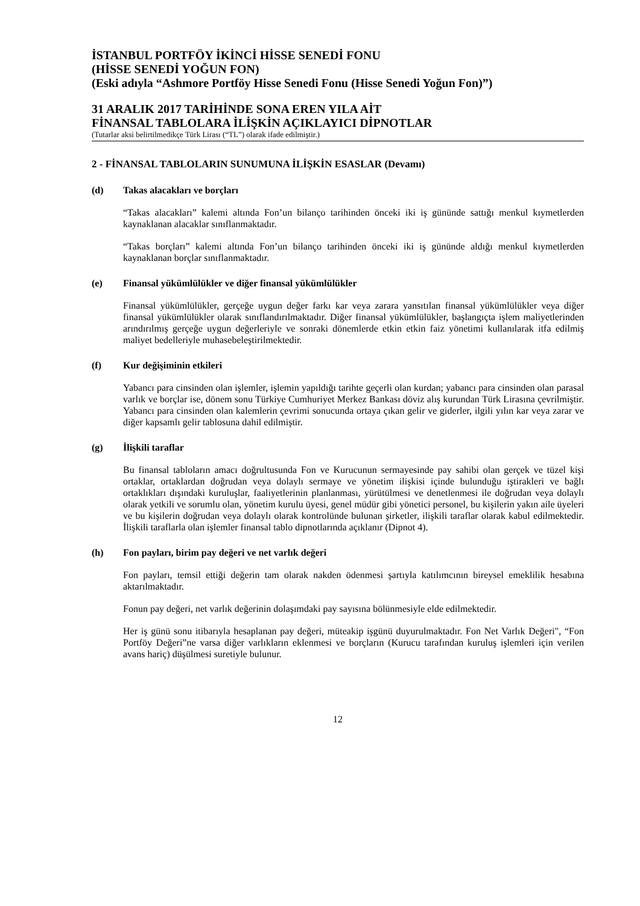İSTANBUL PORTFÖY İKİNCİ HİSSE SENEDİ FONU
(HİSSE SENEDİ YOĞUN FON)
(Eski adıyla “Ashmore Portföy Hisse Senedi Fonu (Hisse Senedi Yoğun Fon)”)
31 ARALIK 2017 TARİHİNDE SONA EREN YILA AİT
FİNANSAL TABLOLARA İLİŞKİN AÇIKLAYICI DİPNOTLAR
(Tutarlar aksi belirtilmedikçe Türk Lirası (“TL”) olarak ifade edilmiştir.)
2 - FİNANSAL TABLOLARIN SUNUMUNA İLİŞKİN ESASLAR (Devamı)
(d) Takas alacakları ve borçları
“Takas alacakları” kalemi altında Fon’un bilanço tarihinden önceki iki iş gününde sattığı menkul kıymetlerden kaynaklanan alacaklar sınıflanmaktadır.
“Takas borçları” kalemi altında Fon’un bilanço tarihinden önceki iki iş gününde aldığı menkul kıymetlerden kaynaklanan borçlar sınıflanmaktadır.
(e) Finansal yükümlülükler ve diğer finansal yükümlülükler
Finansal yükümlülükler, gerçeğe uygun değer farkı kar veya zarara yansıtılan finansal yükümlülükler veya diğer finansal yükümlülükler olarak sınıflandırılmaktadır. Diğer finansal yükümlülükler, başlangıçta işlem maliyetlerinden arındırılmış gerçeğe uygun değerleriyle ve sonraki dönemlerde etkin etkin faiz yönetimi kullanılarak itfa edilmiş maliyet bedelleriyle muhasebeleştirilmektedir.
(f) Kur değişiminin etkileri
Yabancı para cinsinden olan işlemler, işlemin yapıldığı tarihte geçerli olan kurdan; yabancı para cinsinden olan parasal varlık ve borçlar ise, dönem sonu Türkiye Cumhuriyet Merkez Bankası döviz alış kurundan Türk Lirasına çevrilmiştir. Yabancı para cinsinden olan kalemlerin çevrimi sonucunda ortaya çıkan gelir ve giderler, ilgili yılın kar veya zarar ve diğer kapsamlı gelir tablosuna dahil edilmiştir.
(g) İlişkili taraflar
Bu finansal tabloların amacı doğrultusunda Fon ve Kurucunun sermayesinde pay sahibi olan gerçek ve tüzel kişi ortaklar, ortaklardan doğrudan veya dolaylı sermaye ve yönetim ilişkisi içinde bulunduğu iştirakleri ve bağlı ortaklıkları dışındaki kuruluşlar, faaliyetlerinin planlanması, yürütülmesi ve denetlenmesi ile doğrudan veya dolaylı olarak yetkili ve sorumlu olan, yönetim kurulu üyesi, genel müdür gibi yönetici personel, bu kişilerin yakın aile üyeleri ve bu kişilerin doğrudan veya dolaylı olarak kontrolünde bulunan şirketler, ilişkili taraflar olarak kabul edilmektedir. İlişkili taraflarla olan işlemler finansal tablo dipnotlarında açıklanır (Dipnot 4).
(h) Fon payları, birim pay değeri ve net varlık değeri
Fon payları, temsil ettiği değerin tam olarak nakden ödenmesi şartıyla katılımcının bireysel emeklilik hesabına aktarılmaktadır.
Fonun pay değeri, net varlık değerinin dolaşımdaki pay sayısına bölünmesiyle elde edilmektedir.
Her iş günü sonu itibarıyla hesaplanan pay değeri, müteakip işgünü duyurulmaktadır. Fon Net Varlık Değeri", “Fon Portföy Değeri”ne varsa diğer varlıkların eklenmesi ve borçların (Kurucu tarafından kuruluş işlemleri için verilen avans hariç) düşülmesi suretiyle bulunur.
12